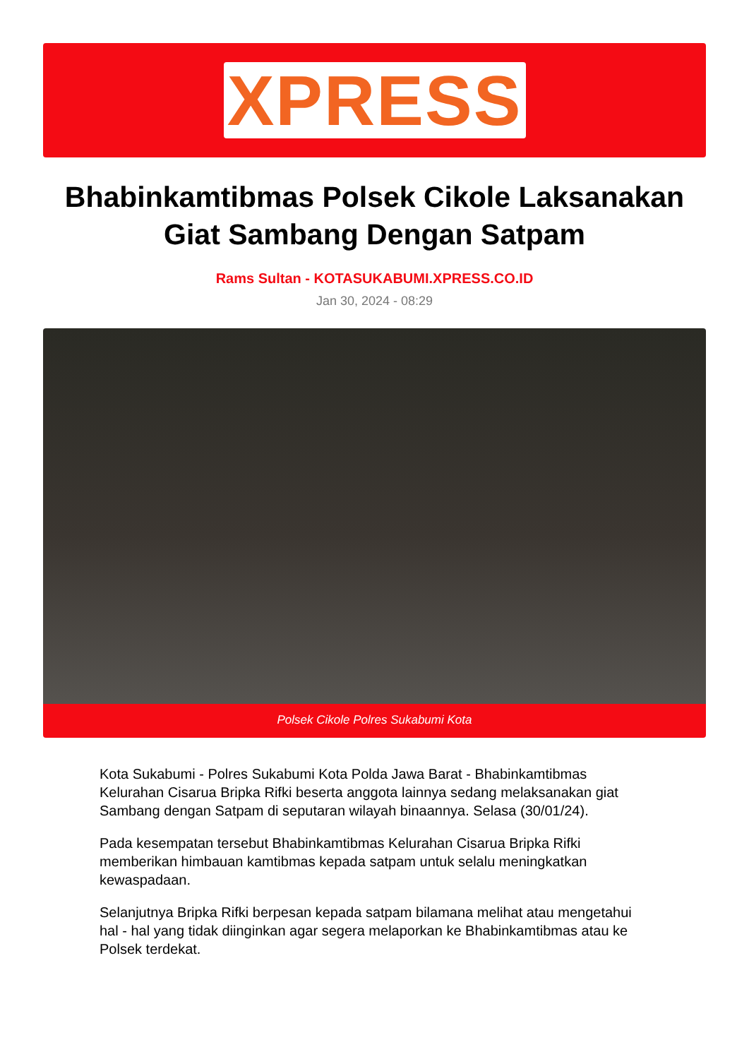XPRESS
Bhabinkamtibmas Polsek Cikole Laksanakan Giat Sambang Dengan Satpam
Rams Sultan - KOTASUKABUMI.XPRESS.CO.ID
Jan 30, 2024 - 08:29
Polsek Cikole Polres Sukabumi Kota
Kota Sukabumi - Polres Sukabumi Kota Polda Jawa Barat - Bhabinkamtibmas Kelurahan Cisarua Bripka Rifki beserta anggota lainnya sedang melaksanakan giat Sambang dengan Satpam di seputaran wilayah binaannya. Selasa (30/01/24).
Pada kesempatan tersebut Bhabinkamtibmas Kelurahan Cisarua Bripka Rifki memberikan himbauan kamtibmas kepada satpam untuk selalu meningkatkan kewaspadaan.
Selanjutnya Bripka Rifki berpesan kepada satpam bilamana melihat atau mengetahui hal - hal yang tidak diinginkan agar segera melaporkan ke Bhabinkamtibmas atau ke Polsek terdekat.